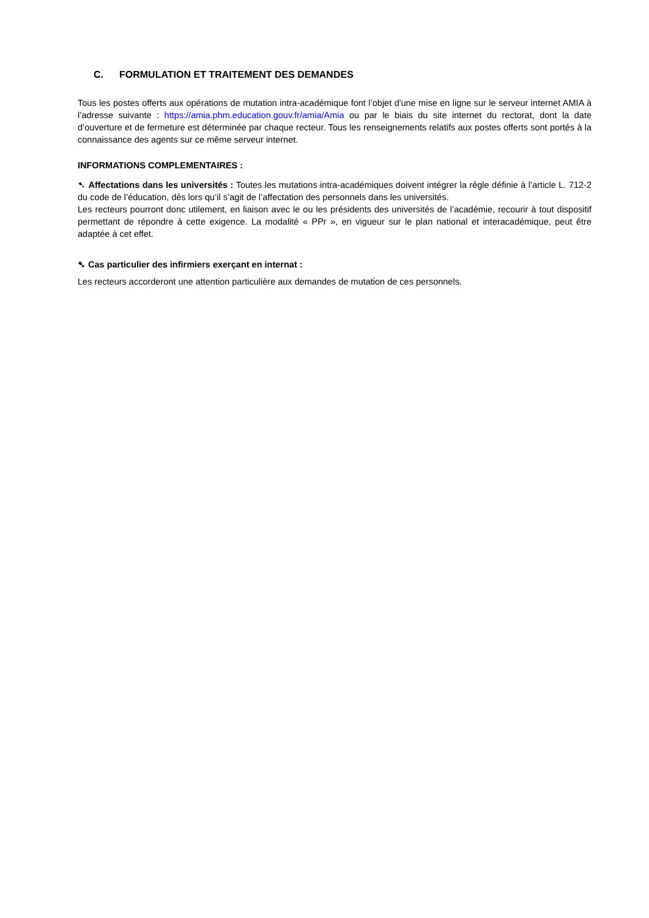C. FORMULATION ET TRAITEMENT DES DEMANDES
Tous les postes offerts aux opérations de mutation intra-académique font l’objet d'une mise en ligne sur le serveur internet AMIA à l’adresse suivante : https://amia.phm.education.gouv.fr/amia/Amia ou par le biais du site internet du rectorat, dont la date d’ouverture et de fermeture est déterminée par chaque recteur. Tous les renseignements relatifs aux postes offerts sont portés à la connaissance des agents sur ce même serveur internet.
INFORMATIONS COMPLEMENTAIRES :
➷ Affectations dans les universités : Toutes les mutations intra-académiques doivent intégrer la règle définie à l’article L. 712-2 du code de l’éducation, dès lors qu’il s’agit de l’affectation des personnels dans les universités.
Les recteurs pourront donc utilement, en liaison avec le ou les présidents des universités de l’académie, recourir à tout dispositif permettant de répondre à cette exigence. La modalité « PPr », en vigueur sur le plan national et interacadémique, peut être adaptée à cet effet.
➷ Cas particulier des infirmiers exerçant en internat :
Les recteurs accorderont une attention particulière aux demandes de mutation de ces personnels.